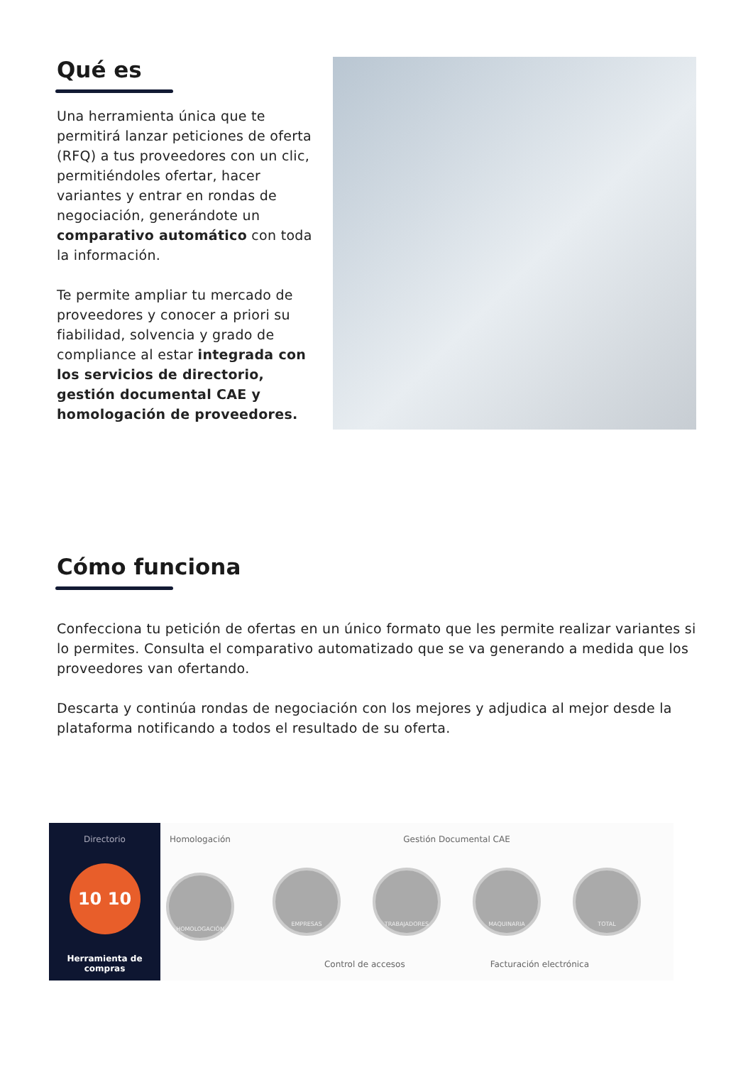Qué es
Una herramienta única que te permitirá lanzar peticiones de oferta (RFQ) a tus proveedores con un clic, permitiéndoles ofertar, hacer variantes y entrar en rondas de negociación, generándote un comparativo automático con toda la información.
Te permite ampliar tu mercado de proveedores y conocer a priori su fiabilidad, solvencia y grado de compliance al estar integrada con los servicios de directorio, gestión documental CAE y homologación de proveedores.
Cómo funciona
Confecciona tu petición de ofertas en un único formato que les permite realizar variantes si lo permites. Consulta el comparativo automatizado que se va generando a medida que los proveedores van ofertando.
Descarta y continúa rondas de negociación con los mejores y adjudica al mejor desde la plataforma notificando a todos el resultado de su oferta.
Directorio
10 10
Herramienta de compras
Homologación
HOMOLOGACIÓN
Gestión Documental CAE
EMPRESAS TRABAJADORES MAQUINARIA TOTAL
Control de accesos Facturación electrónica